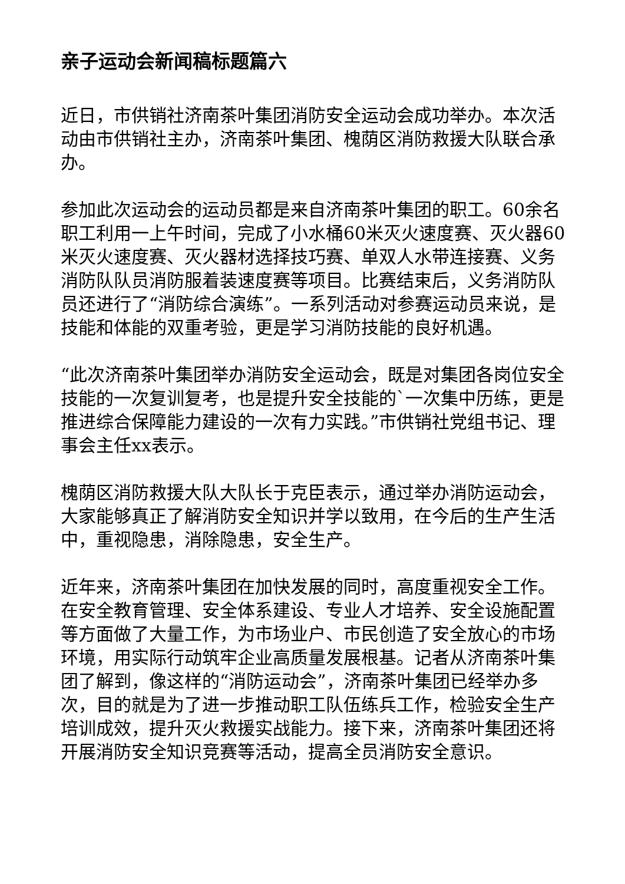亲子运动会新闻稿标题篇六
近日，市供销社济南茶叶集团消防安全运动会成功举办。本次活动由市供销社主办，济南茶叶集团、槐荫区消防救援大队联合承办。
参加此次运动会的运动员都是来自济南茶叶集团的职工。60余名职工利用一上午时间，完成了小水桶60米灭火速度赛、灭火器60米灭火速度赛、灭火器材选择技巧赛、单双人水带连接赛、义务消防队队员消防服着装速度赛等项目。比赛结束后，义务消防队员还进行了“消防综合演练”。一系列活动对参赛运动员来说，是技能和体能的双重考验，更是学习消防技能的良好机遇。
“此次济南茶叶集团举办消防安全运动会，既是对集团各岗位安全技能的一次复训复考，也是提升安全技能的`一次集中历练，更是推进综合保障能力建设的一次有力实践。”市供销社党组书记、理事会主任xx表示。
槐荫区消防救援大队大队长于克臣表示，通过举办消防运动会，大家能够真正了解消防安全知识并学以致用，在今后的生产生活中，重视隐患，消除隐患，安全生产。
近年来，济南茶叶集团在加快发展的同时，高度重视安全工作。在安全教育管理、安全体系建设、专业人才培养、安全设施配置等方面做了大量工作，为市场业户、市民创造了安全放心的市场环境，用实际行动筑牢企业高质量发展根基。记者从济南茶叶集团了解到，像这样的“消防运动会”，济南茶叶集团已经举办多次，目的就是为了进一步推动职工队伍练兵工作，检验安全生产培训成效，提升灭火救援实战能力。接下来，济南茶叶集团还将开展消防安全知识竞赛等活动，提高全员消防安全意识。